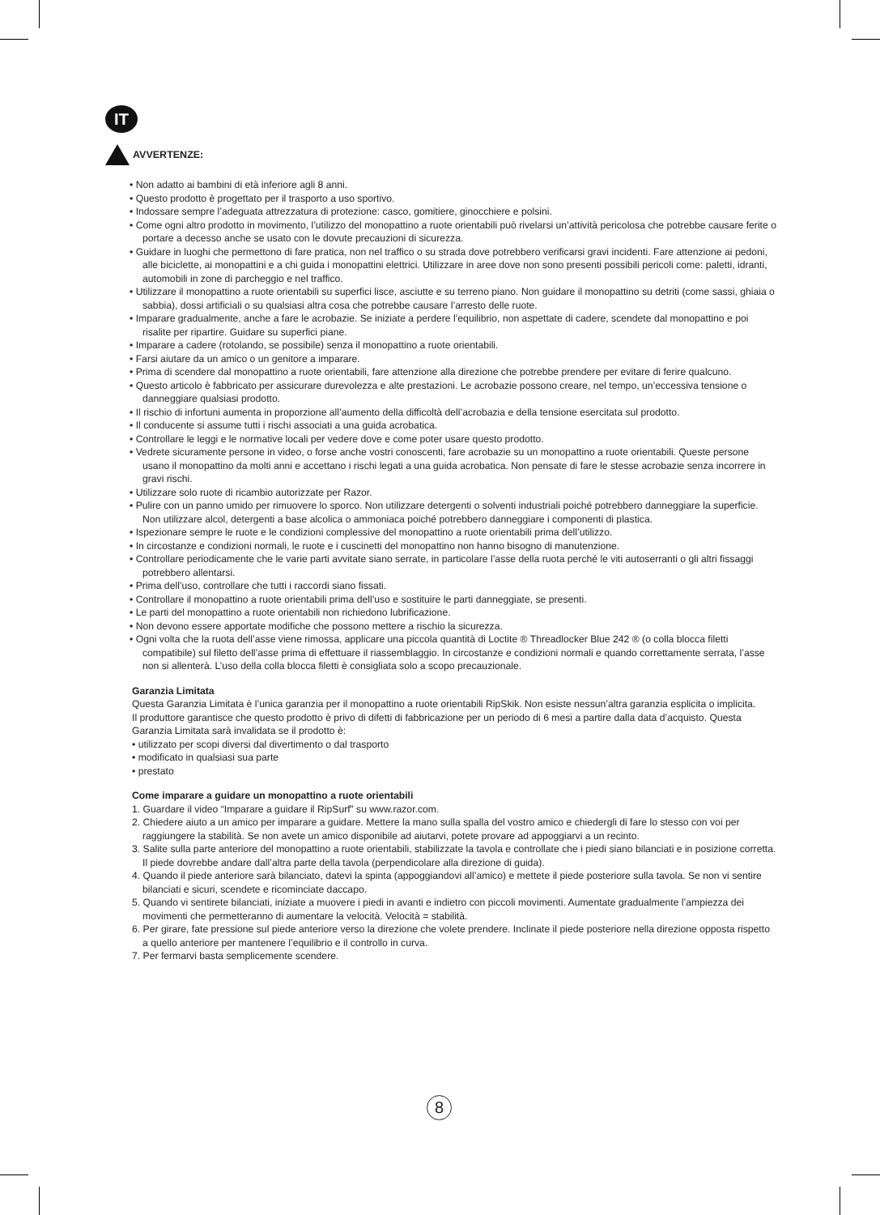IT
AVVERTENZE:
• Non adatto ai bambini di età inferiore agli 8 anni.
• Questo prodotto è progettato per il trasporto a uso sportivo.
• Indossare sempre l’adeguata attrezzatura di protezione: casco, gomitiere, ginocchiere e polsini.
• Come ogni altro prodotto in movimento, l’utilizzo del monopattino a ruote orientabili può rivelarsi un’attività pericolosa che potrebbe causare ferite o portare a decesso anche se usato con le dovute precauzioni di sicurezza.
• Guidare in luoghi che permettono di fare pratica, non nel traffico o su strada dove potrebbero verificarsi gravi incidenti. Fare attenzione ai pedoni, alle biciclette, ai monopattini e a chi guida i monopattini elettrici. Utilizzare in aree dove non sono presenti possibili pericoli come: paletti, idranti, automobili in zone di parcheggio e nel traffico.
• Utilizzare il monopattino a ruote orientabili su superfici lisce, asciutte e su terreno piano. Non guidare il monopattino su detriti (come sassi, ghiaia o sabbia), dossi artificiali o su qualsiasi altra cosa che potrebbe causare l’arresto delle ruote.
• Imparare gradualmente, anche a fare le acrobazie. Se iniziate a perdere l’equilibrio, non aspettate di cadere, scendete dal monopattino e poi risalite per ripartire. Guidare su superfici piane.
• Imparare a cadere (rotolando, se possibile) senza il monopattino a ruote orientabili.
• Farsi aiutare da un amico o un genitore a imparare.
• Prima di scendere dal monopattino a ruote orientabili, fare attenzione alla direzione che potrebbe prendere per evitare di ferire qualcuno.
• Questo articolo è fabbricato per assicurare durevolezza e alte prestazioni. Le acrobazie possono creare, nel tempo, un’eccessiva tensione o danneggiare qualsiasi prodotto.
• Il rischio di infortuni aumenta in proporzione all’aumento della difficoltà dell’acrobazia e della tensione esercitata sul prodotto.
• Il conducente si assume tutti i rischi associati a una guida acrobatica.
• Controllare le leggi e le normative locali per vedere dove e come poter usare questo prodotto.
• Vedrete sicuramente persone in video, o forse anche vostri conoscenti, fare acrobazie su un monopattino a ruote orientabili. Queste persone usano il monopattino da molti anni e accettano i rischi legati a una guida acrobatica. Non pensate di fare le stesse acrobazie senza incorrere in gravi rischi.
• Utilizzare solo ruote di ricambio autorizzate per Razor.
• Pulire con un panno umido per rimuovere lo sporco. Non utilizzare detergenti o solventi industriali poiché potrebbero danneggiare la superficie. Non utilizzare alcol, detergenti a base alcolica o ammoniaca poiché potrebbero danneggiare i componenti di plastica.
• Ispezionare sempre le ruote e le condizioni complessive del monopattino a ruote orientabili prima dell’utilizzo.
• In circostanze e condizioni normali, le ruote e i cuscinetti del monopattino non hanno bisogno di manutenzione.
• Controllare periodicamente che le varie parti avvitate siano serrate, in particolare l’asse della ruota perché le viti autoserranti o gli altri fissaggi potrebbero allentarsi.
• Prima dell’uso, controllare che tutti i raccordi siano fissati.
• Controllare il monopattino a ruote orientabili prima dell’uso e sostituire le parti danneggiate, se presenti.
• Le parti del monopattino a ruote orientabili non richiedono lubrificazione.
• Non devono essere apportate modifiche che possono mettere a rischio la sicurezza.
• Ogni volta che la ruota dell’asse viene rimossa, applicare una piccola quantità di Loctite ® Threadlocker Blue 242 ® (o colla blocca filetti compatibile) sul filetto dell’asse prima di effettuare il riassemblaggio. In circostanze e condizioni normali e quando correttamente serrata, l’asse non si allenterà. L’uso della colla blocca filetti è consigliata solo a scopo precauzionale.
Garanzia Limitata
Questa Garanzia Limitata è l’unica garanzia per il monopattino a ruote orientabili RipSkik. Non esiste nessun’altra garanzia esplicita o implicita.
Il produttore garantisce che questo prodotto è privo di difetti di fabbricazione per un periodo di 6 mesi a partire dalla data d’acquisto. Questa Garanzia Limitata sarà invalidata se il prodotto è:
• utilizzato per scopi diversi dal divertimento o dal trasporto
• modificato in qualsiasi sua parte
• prestato
Come imparare a guidare un monopattino a ruote orientabili
1. Guardare il video “Imparare a guidare il RipSurf” su www.razor.com.
2. Chiedere aiuto a un amico per imparare a guidare. Mettere la mano sulla spalla del vostro amico e chiedergli di fare lo stesso con voi per raggiungere la stabilità. Se non avete un amico disponibile ad aiutarvi, potete provare ad appoggiarvi a un recinto.
3. Salite sulla parte anteriore del monopattino a ruote orientabili, stabilizzate la tavola e controllate che i piedi siano bilanciati e in posizione corretta. Il piede dovrebbe andare dall’altra parte della tavola (perpendicolare alla direzione di guida).
4. Quando il piede anteriore sarà bilanciato, datevi la spinta (appoggiandovi all’amico) e mettete il piede posteriore sulla tavola. Se non vi sentire bilanciati e sicuri, scendete e ricominciate daccapo.
5. Quando vi sentirete bilanciati, iniziate a muovere i piedi in avanti e indietro con piccoli movimenti. Aumentate gradualmente l’ampiezza dei movimenti che permetteranno di aumentare la velocità. Velocità = stabilità.
6. Per girare, fate pressione sul piede anteriore verso la direzione che volete prendere. Inclinate il piede posteriore nella direzione opposta rispetto a quello anteriore per mantenere l’equilibrio e il controllo in curva.
7. Per fermarvi basta semplicemente scendere.
8